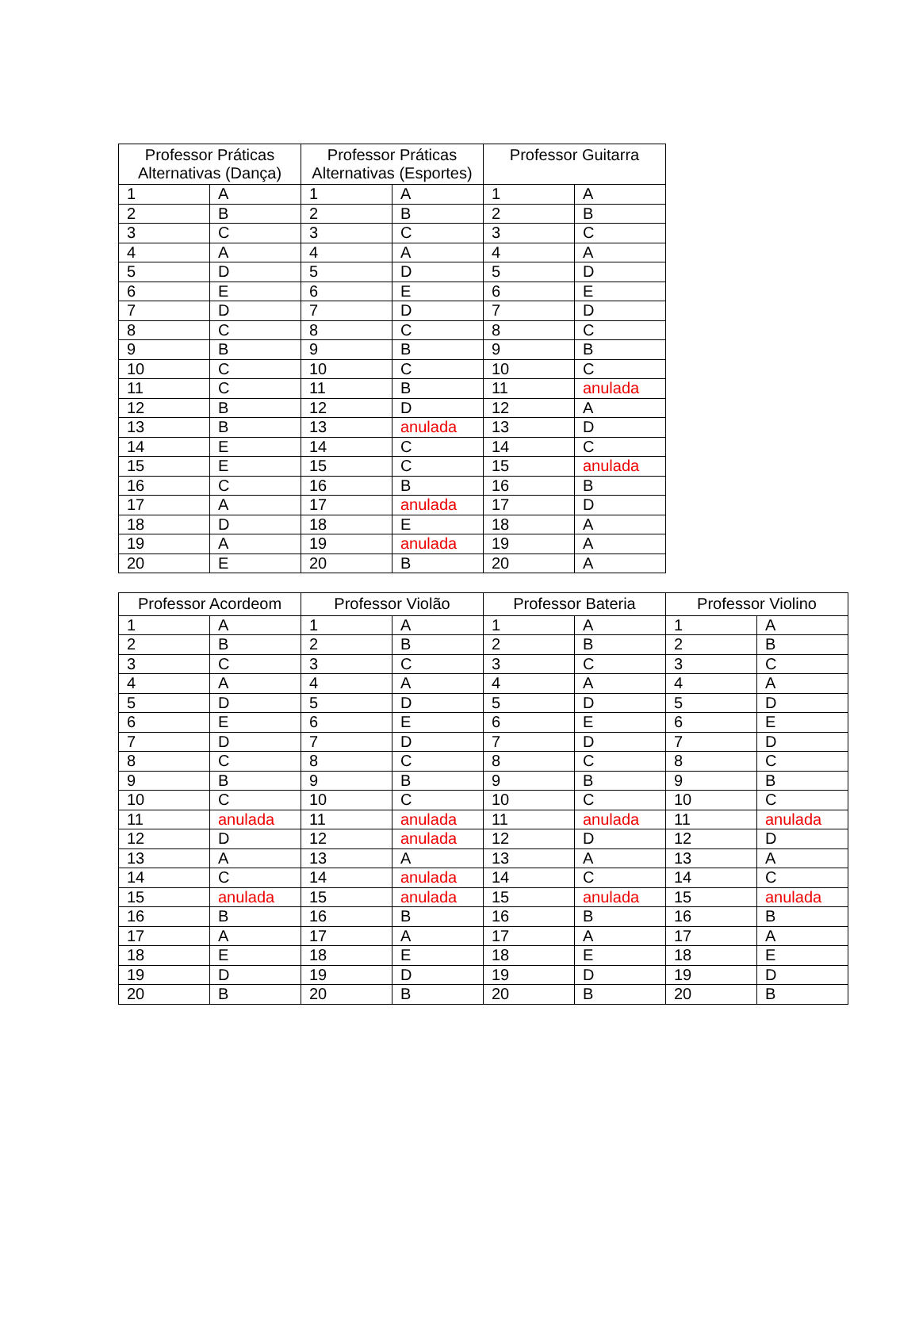| Professor Práticas Alternativas (Dança) | | Professor Práticas Alternativas (Esportes) | | Professor Guitarra | |
| --- | --- | --- | --- | --- | --- |
| 1 | A | 1 | A | 1 | A |
| 2 | B | 2 | B | 2 | B |
| 3 | C | 3 | C | 3 | C |
| 4 | A | 4 | A | 4 | A |
| 5 | D | 5 | D | 5 | D |
| 6 | E | 6 | E | 6 | E |
| 7 | D | 7 | D | 7 | D |
| 8 | C | 8 | C | 8 | C |
| 9 | B | 9 | B | 9 | B |
| 10 | C | 10 | C | 10 | C |
| 11 | C | 11 | B | 11 | anulada |
| 12 | B | 12 | D | 12 | A |
| 13 | B | 13 | anulada | 13 | D |
| 14 | E | 14 | C | 14 | C |
| 15 | E | 15 | C | 15 | anulada |
| 16 | C | 16 | B | 16 | B |
| 17 | A | 17 | anulada | 17 | D |
| 18 | D | 18 | E | 18 | A |
| 19 | A | 19 | anulada | 19 | A |
| 20 | E | 20 | B | 20 | A |
| Professor Acordeom | | Professor Violão | | Professor Bateria | | Professor Violino | |
| --- | --- | --- | --- | --- | --- | --- | --- |
| 1 | A | 1 | A | 1 | A | 1 | A |
| 2 | B | 2 | B | 2 | B | 2 | B |
| 3 | C | 3 | C | 3 | C | 3 | C |
| 4 | A | 4 | A | 4 | A | 4 | A |
| 5 | D | 5 | D | 5 | D | 5 | D |
| 6 | E | 6 | E | 6 | E | 6 | E |
| 7 | D | 7 | D | 7 | D | 7 | D |
| 8 | C | 8 | C | 8 | C | 8 | C |
| 9 | B | 9 | B | 9 | B | 9 | B |
| 10 | C | 10 | C | 10 | C | 10 | C |
| 11 | anulada | 11 | anulada | 11 | anulada | 11 | anulada |
| 12 | D | 12 | anulada | 12 | D | 12 | D |
| 13 | A | 13 | A | 13 | A | 13 | A |
| 14 | C | 14 | anulada | 14 | C | 14 | C |
| 15 | anulada | 15 | anulada | 15 | anulada | 15 | anulada |
| 16 | B | 16 | B | 16 | B | 16 | B |
| 17 | A | 17 | A | 17 | A | 17 | A |
| 18 | E | 18 | E | 18 | E | 18 | E |
| 19 | D | 19 | D | 19 | D | 19 | D |
| 20 | B | 20 | B | 20 | B | 20 | B |